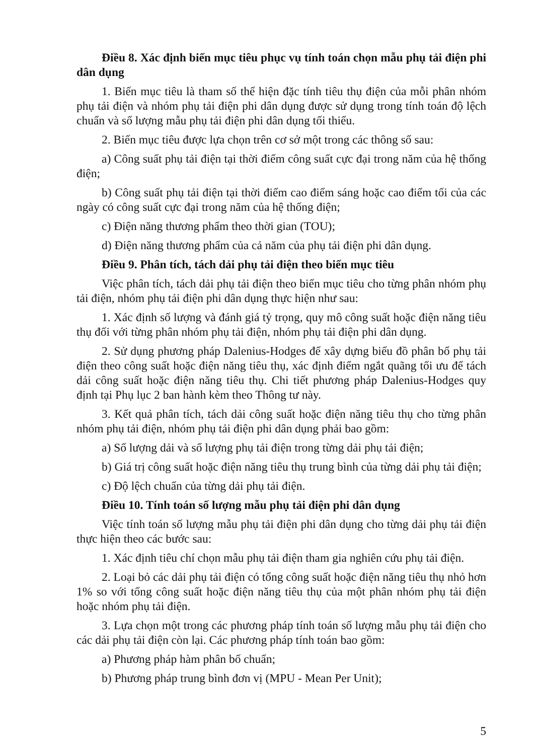Điều 8. Xác định biến mục tiêu phục vụ tính toán chọn mẫu phụ tải điện phi dân dụng
1. Biến mục tiêu là tham số thể hiện đặc tính tiêu thụ điện của mỗi phân nhóm phụ tải điện và nhóm phụ tải điện phi dân dụng được sử dụng trong tính toán độ lệch chuẩn và số lượng mẫu phụ tải điện phi dân dụng tối thiểu.
2. Biến mục tiêu được lựa chọn trên cơ sở một trong các thông số sau:
a) Công suất phụ tải điện tại thời điểm công suất cực đại trong năm của hệ thống điện;
b) Công suất phụ tải điện tại thời điểm cao điểm sáng hoặc cao điểm tối của các ngày có công suất cực đại trong năm của hệ thống điện;
c) Điện năng thương phẩm theo thời gian (TOU);
d) Điện năng thương phẩm của cả năm của phụ tải điện phi dân dụng.
Điều 9. Phân tích, tách dải phụ tải điện theo biến mục tiêu
Việc phân tích, tách dải phụ tải điện theo biến mục tiêu cho từng phân nhóm phụ tải điện, nhóm phụ tải điện phi dân dụng thực hiện như sau:
1. Xác định số lượng và đánh giá tỷ trọng, quy mô công suất hoặc điện năng tiêu thụ đối với từng phân nhóm phụ tải điện, nhóm phụ tải điện phi dân dụng.
2. Sử dụng phương pháp Dalenius-Hodges để xây dựng biểu đồ phân bổ phụ tải điện theo công suất hoặc điện năng tiêu thụ, xác định điểm ngắt quãng tối ưu để tách dải công suất hoặc điện năng tiêu thụ. Chi tiết phương pháp Dalenius-Hodges quy định tại Phụ lục 2 ban hành kèm theo Thông tư này.
3. Kết quả phân tích, tách dải công suất hoặc điện năng tiêu thụ cho từng phân nhóm phụ tải điện, nhóm phụ tải điện phi dân dụng phải bao gồm:
a) Số lượng dải và số lượng phụ tải điện trong từng dải phụ tải điện;
b) Giá trị công suất hoặc điện năng tiêu thụ trung bình của từng dải phụ tải điện;
c) Độ lệch chuẩn của từng dải phụ tải điện.
Điều 10. Tính toán số lượng mẫu phụ tải điện phi dân dụng
Việc tính toán số lượng mẫu phụ tải điện phi dân dụng cho từng dải phụ tải điện thực hiện theo các bước sau:
1. Xác định tiêu chí chọn mẫu phụ tải điện tham gia nghiên cứu phụ tải điện.
2. Loại bỏ các dải phụ tải điện có tổng công suất hoặc điện năng tiêu thụ nhỏ hơn 1% so với tổng công suất hoặc điện năng tiêu thụ của một phân nhóm phụ tải điện hoặc nhóm phụ tải điện.
3. Lựa chọn một trong các phương pháp tính toán số lượng mẫu phụ tải điện cho các dải phụ tải điện còn lại. Các phương pháp tính toán bao gồm:
a) Phương pháp hàm phân bố chuẩn;
b) Phương pháp trung bình đơn vị (MPU - Mean Per Unit);
5